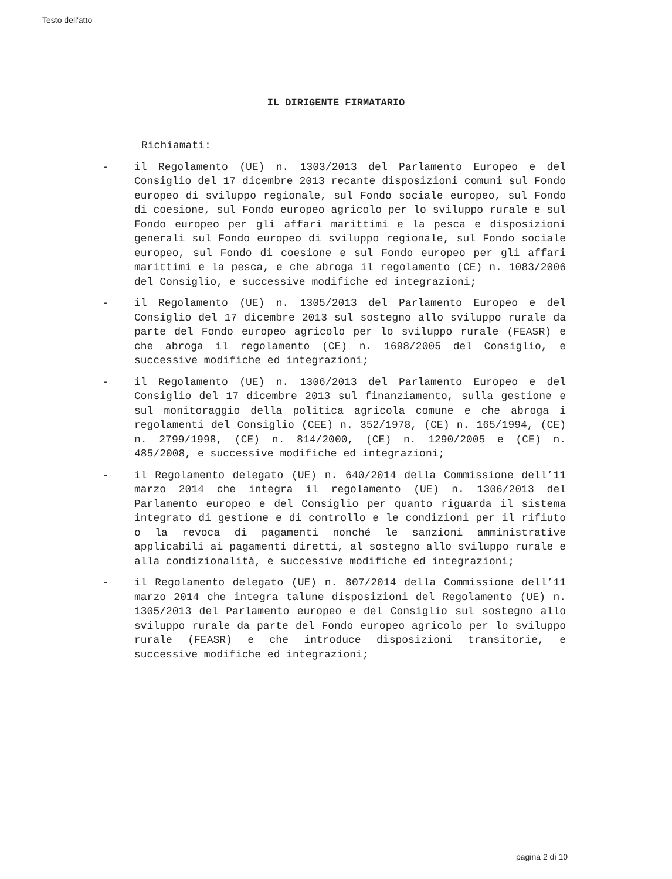Testo dell'atto
IL DIRIGENTE FIRMATARIO
Richiamati:
- il Regolamento (UE) n. 1303/2013 del Parlamento Europeo e del Consiglio del 17 dicembre 2013 recante disposizioni comuni sul Fondo europeo di sviluppo regionale, sul Fondo sociale europeo, sul Fondo di coesione, sul Fondo europeo agricolo per lo sviluppo rurale e sul Fondo europeo per gli affari marittimi e la pesca e disposizioni generali sul Fondo europeo di sviluppo regionale, sul Fondo sociale europeo, sul Fondo di coesione e sul Fondo europeo per gli affari marittimi e la pesca, e che abroga il regolamento (CE) n. 1083/2006 del Consiglio, e successive modifiche ed integrazioni;
- il Regolamento (UE) n. 1305/2013 del Parlamento Europeo e del Consiglio del 17 dicembre 2013 sul sostegno allo sviluppo rurale da parte del Fondo europeo agricolo per lo sviluppo rurale (FEASR) e che abroga il regolamento (CE) n. 1698/2005 del Consiglio, e successive modifiche ed integrazioni;
- il Regolamento (UE) n. 1306/2013 del Parlamento Europeo e del Consiglio del 17 dicembre 2013 sul finanziamento, sulla gestione e sul monitoraggio della politica agricola comune e che abroga i regolamenti del Consiglio (CEE) n. 352/1978, (CE) n. 165/1994, (CE) n. 2799/1998, (CE) n. 814/2000, (CE) n. 1290/2005 e (CE) n. 485/2008, e successive modifiche ed integrazioni;
- il Regolamento delegato (UE) n. 640/2014 della Commissione dell’11 marzo 2014 che integra il regolamento (UE) n. 1306/2013 del Parlamento europeo e del Consiglio per quanto riguarda il sistema integrato di gestione e di controllo e le condizioni per il rifiuto o la revoca di pagamenti nonché le sanzioni amministrative applicabili ai pagamenti diretti, al sostegno allo sviluppo rurale e alla condizionalità, e successive modifiche ed integrazioni;
- il Regolamento delegato (UE) n. 807/2014 della Commissione dell’11 marzo 2014 che integra talune disposizioni del Regolamento (UE) n. 1305/2013 del Parlamento europeo e del Consiglio sul sostegno allo sviluppo rurale da parte del Fondo europeo agricolo per lo sviluppo rurale (FEASR) e che introduce disposizioni transitorie, e successive modifiche ed integrazioni;
pagina 2 di 10